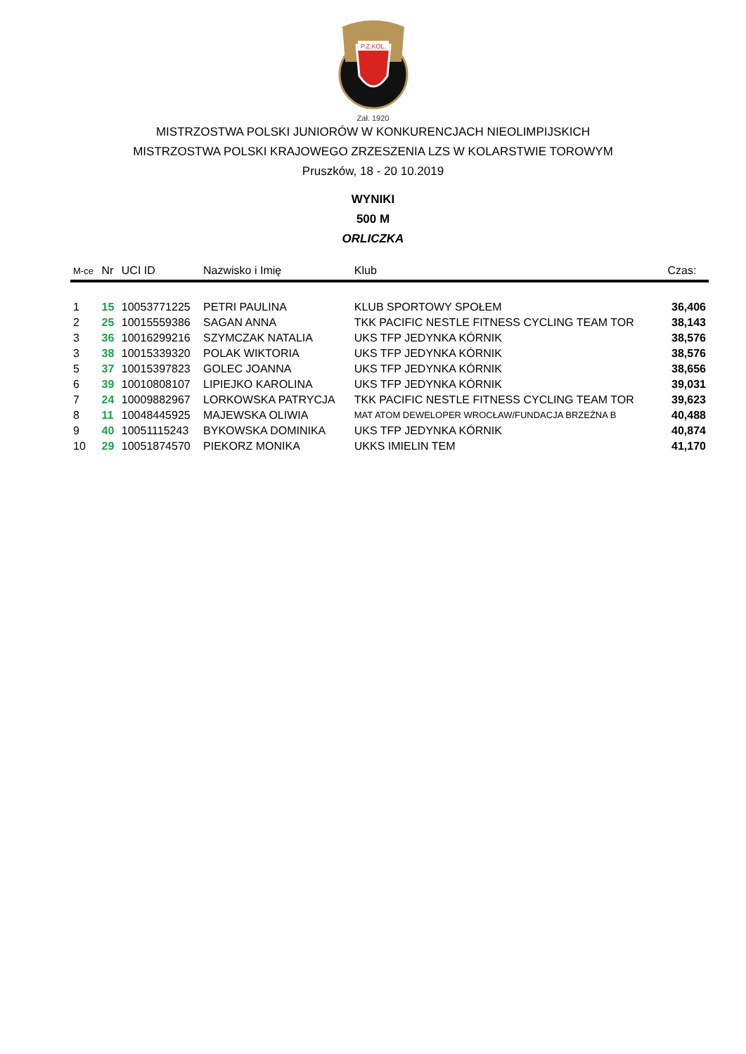P.Z.KOL.
Zał. 1920
MISTRZOSTWA POLSKI JUNIORÓW W KONKURENCJACH NIEOLIMPIJSKICH
MISTRZOSTWA POLSKI KRAJOWEGO ZRZESZENIA LZS W KOLARSTWIE TOROWYM
Pruszków, 18 - 20 10.2019
WYNIKI
500 M
ORLICZKA
| M-ce | Nr | UCI ID | Nazwisko i Imię | Klub | Czas: |
| --- | --- | --- | --- | --- | --- |
| 1 | 15 | 10053771225 | PETRI PAULINA | KLUB SPORTOWY SPOŁEM | 36,406 |
| 2 | 25 | 10015559386 | SAGAN ANNA | TKK PACIFIC NESTLE FITNESS CYCLING TEAM TOR | 38,143 |
| 3 | 36 | 10016299216 | SZYMCZAK NATALIA | UKS TFP JEDYNKA KÓRNIK | 38,576 |
| 3 | 38 | 10015339320 | POLAK WIKTORIA | UKS TFP JEDYNKA KÓRNIK | 38,576 |
| 5 | 37 | 10015397823 | GOLEC JOANNA | UKS TFP JEDYNKA KÓRNIK | 38,656 |
| 6 | 39 | 10010808107 | LIPIEJKO KAROLINA | UKS TFP JEDYNKA KÓRNIK | 39,031 |
| 7 | 24 | 10009882967 | LORKOWSKA PATRYCJA | TKK PACIFIC NESTLE FITNESS CYCLING TEAM TOR | 39,623 |
| 8 | 11 | 10048445925 | MAJEWSKA OLIWIA | MAT ATOM DEWELOPER WROCŁAW/FUNDACJA BRZEŹNA B | 40,488 |
| 9 | 40 | 10051115243 | BYKOWSKA DOMINIKA | UKS TFP JEDYNKA KÓRNIK | 40,874 |
| 10 | 29 | 10051874570 | PIEKORZ MONIKA | UKKS IMIELIN TEM | 41,170 |